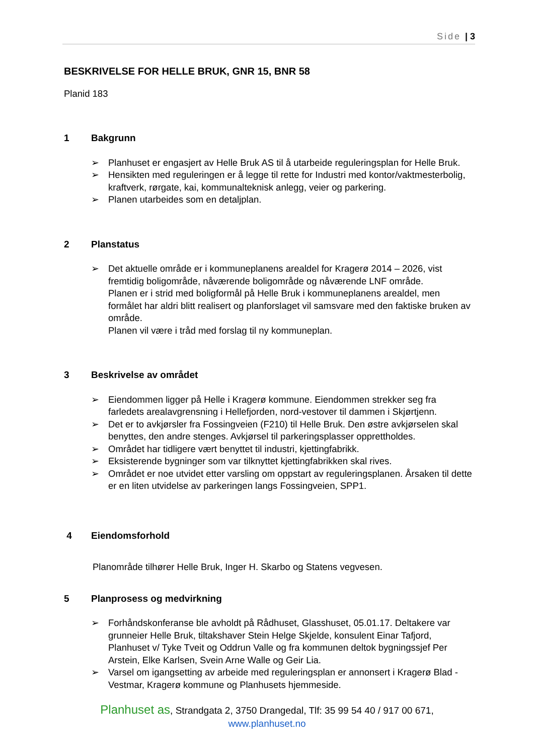Side | 3
BESKRIVELSE FOR HELLE BRUK, GNR 15, BNR 58
Planid 183
1 Bakgrunn
➢ Planhuset er engasjert av Helle Bruk AS til å utarbeide reguleringsplan for Helle Bruk.
➢ Hensikten med reguleringen er å legge til rette for Industri med kontor/vaktmesterbolig, kraftverk, rørgate, kai, kommunalteknisk anlegg, veier og parkering.
➢ Planen utarbeides som en detaljplan.
2 Planstatus
➢ Det aktuelle område er i kommuneplanens arealdel for Kragerø 2014 – 2026, vist fremtidig boligområde, nåværende boligområde og nåværende LNF område.
Planen er i strid med boligformål på Helle Bruk i kommuneplanens arealdel, men formålet har aldri blitt realisert og planforslaget vil samsvare med den faktiske bruken av område.
Planen vil være i tråd med forslag til ny kommuneplan.
3 Beskrivelse av området
➢ Eiendommen ligger på Helle i Kragerø kommune. Eiendommen strekker seg fra farledets arealavgrensning i Hellefjorden, nord-vestover til dammen i Skjørtjenn.
➢ Det er to avkjørsler fra Fossingveien (F210) til Helle Bruk. Den østre avkjørselen skal benyttes, den andre stenges. Avkjørsel til parkeringsplasser opprettholdes.
➢ Området har tidligere vært benyttet til industri, kjettingfabrikk.
➢ Eksisterende bygninger som var tilknyttet kjettingfabrikken skal rives.
➢ Området er noe utvidet etter varsling om oppstart av reguleringsplanen. Årsaken til dette er en liten utvidelse av parkeringen langs Fossingveien, SPP1.
4 Eiendomsforhold
Planområde tilhører Helle Bruk, Inger H. Skarbo og Statens vegvesen.
5 Planprosess og medvirkning
➢ Forhåndskonferanse ble avholdt på Rådhuset, Glasshuset, 05.01.17. Deltakere var grunneier Helle Bruk, tiltakshaver Stein Helge Skjelde, konsulent Einar Tafjord, Planhuset v/ Tyke Tveit og Oddrun Valle og fra kommunen deltok bygningssjef Per Arstein, Elke Karlsen, Svein Arne Walle og Geir Lia.
➢ Varsel om igangsetting av arbeide med reguleringsplan er annonsert i Kragerø Blad - Vestmar, Kragerø kommune og Planhusets hjemmeside.
Planhuset as, Strandgata 2, 3750 Drangedal, Tlf: 35 99 54 40 / 917 00 671,
www.planhuset.no